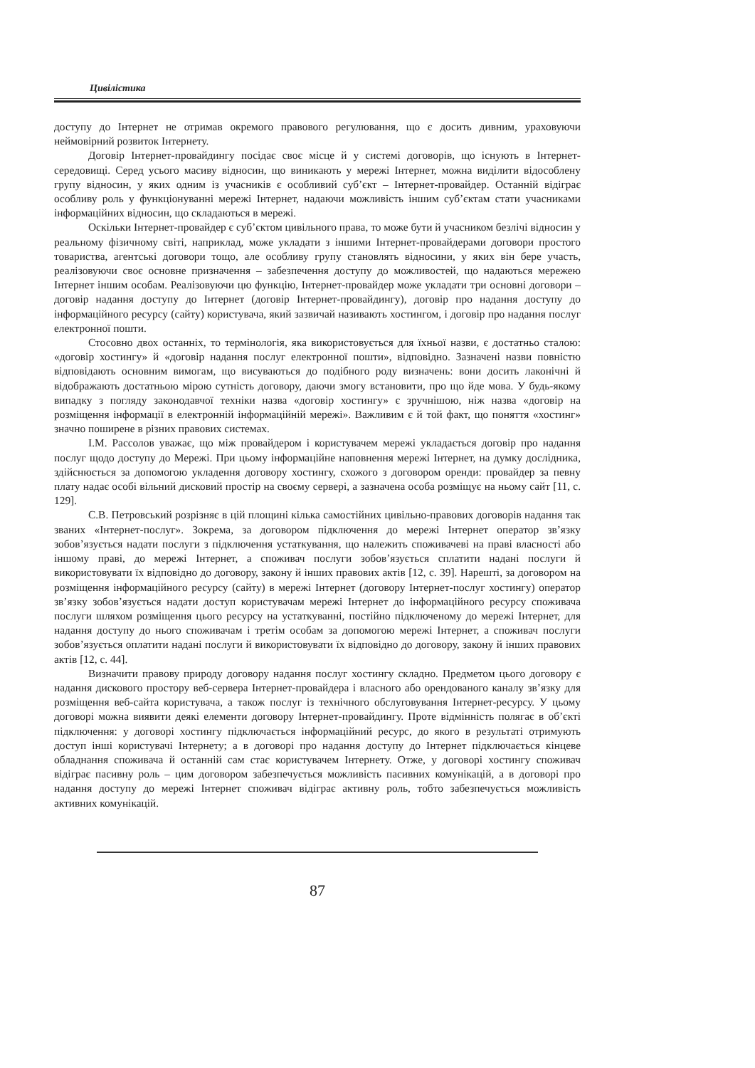Цивілістика
доступу до Інтернет не отримав окремого правового регулювання, що є досить дивним, ураховуючи неймовірний розвиток Інтернету.
Договір Інтернет-провайдингу посідає своє місце й у системі договорів, що існують в Інтернет-середовищі. Серед усього масиву відносин, що виникають у мережі Інтернет, можна виділити відособлену групу відносин, у яких одним із учасників є особливий суб’єкт – Інтернет-провайдер. Останній відіграє особливу роль у функціонуванні мережі Інтернет, надаючи можливість іншим суб’єктам стати учасниками інформаційних відносин, що складаються в мережі.
Оскільки Інтернет-провайдер є суб’єктом цивільного права, то може бути й учасником безлічі відносин у реальному фізичному світі, наприклад, може укладати з іншими Інтернет-провайдерами договори простого товариства, агентські договори тощо, але особливу групу становлять відносини, у яких він бере участь, реалізовуючи своє основне призначення – забезпечення доступу до можливостей, що надаються мережею Інтернет іншим особам. Реалізовуючи цю функцію, Інтернет-провайдер може укладати три основні договори – договір надання доступу до Інтернет (договір Інтернет-провайдингу), договір про надання доступу до інформаційного ресурсу (сайту) користувача, який зазвичай називають хостингом, і договір про надання послуг електронної пошти.
Стосовно двох останніх, то термінологія, яка використовується для їхньої назви, є достатньо сталою: «договір хостингу» й «договір надання послуг електронної пошти», відповідно. Зазначені назви повністю відповідають основним вимогам, що висуваються до подібного роду визначень: вони досить лаконічні й відображають достатньою мірою сутність договору, даючи змогу встановити, про що йде мова. У будь-якому випадку з погляду законодавчої техніки назва «договір хостингу» є зручнішою, ніж назва «договір на розміщення інформації в електронній інформаційній мережі». Важливим є й той факт, що поняття «хостинг» значно поширене в різних правових системах.
І.М. Рассолов уважає, що між провайдером і користувачем мережі укладається договір про надання послуг щодо доступу до Мережі. При цьому інформаційне наповнення мережі Інтернет, на думку дослідника, здійснюється за допомогою укладення договору хостингу, схожого з договором оренди: провайдер за певну плату надає особі вільний дисковий простір на своєму сервері, а зазначена особа розміщує на ньому сайт [11, с. 129].
С.В. Петровський розрізняє в цій площині кілька самостійних цивільно-правових договорів надання так званих «Інтернет-послуг». Зокрема, за договором підключення до мережі Інтернет оператор зв’язку зобов’язується надати послуги з підключення устаткування, що належить споживачеві на праві власності або іншому праві, до мережі Інтернет, а споживач послуги зобов’язується сплатити надані послуги й використовувати їх відповідно до договору, закону й інших правових актів [12, с. 39]. Нарешті, за договором на розміщення інформаційного ресурсу (сайту) в мережі Інтернет (договору Інтернет-послуг хостингу) оператор зв’язку зобов’язується надати доступ користувачам мережі Інтернет до інформаційного ресурсу споживача послуги шляхом розміщення цього ресурсу на устаткуванні, постійно підключеному до мережі Інтернет, для надання доступу до нього споживачам і третім особам за допомогою мережі Інтернет, а споживач послуги зобов’язується оплатити надані послуги й використовувати їх відповідно до договору, закону й інших правових актів [12, с. 44].
Визначити правову природу договору надання послуг хостингу складно. Предметом цього договору є надання дискового простору веб-сервера Інтернет-провайдера і власного або орендованого каналу зв’язку для розміщення веб-сайта користувача, а також послуг із технічного обслуговування Інтернет-ресурсу. У цьому договорі можна виявити деякі елементи договору Інтернет-провайдингу. Проте відмінність полягає в об’єкті підключення: у договорі хостингу підключається інформаційний ресурс, до якого в результаті отримують доступ інші користувачі Інтернету; а в договорі про надання доступу до Інтернет підключається кінцеве обладнання споживача й останній сам стає користувачем Інтернету. Отже, у договорі хостингу споживач відіграє пасивну роль – цим договором забезпечується можливість пасивних комунікацій, а в договорі про надання доступу до мережі Інтернет споживач відіграє активну роль, тобто забезпечується можливість активних комунікацій.
87